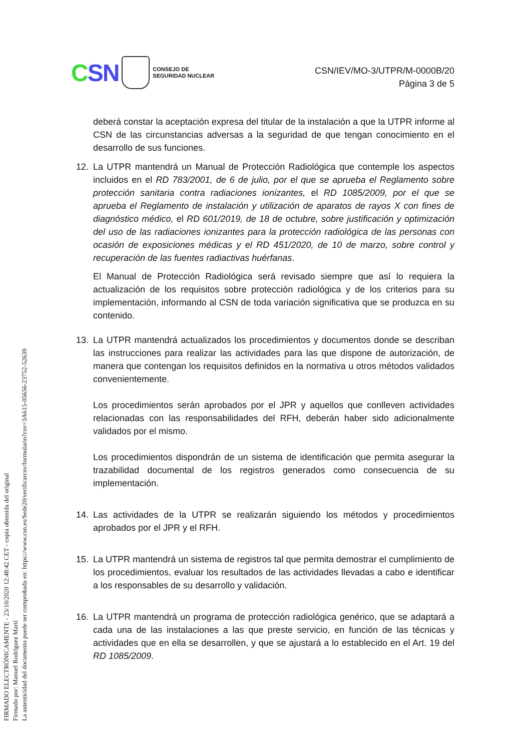CSN
CONSEJO DE
SEGURIDAD NUCLEAR
CSN/IEV/MO-3/UTPR/M-0000B/20
Página 3 de 5
deberá constar la aceptación expresa del titular de la instalación a que la UTPR informe al CSN de las circunstancias adversas a la seguridad de que tengan conocimiento en el desarrollo de sus funciones.
12. La UTPR mantendrá un Manual de Protección Radiológica que contemple los aspectos incluidos en el RD 783/2001, de 6 de julio, por el que se aprueba el Reglamento sobre protección sanitaria contra radiaciones ionizantes, el RD 1085/2009, por el que se aprueba el Reglamento de instalación y utilización de aparatos de rayos X con fines de diagnóstico médico, el RD 601/2019, de 18 de octubre, sobre justificación y optimización del uso de las radiaciones ionizantes para la protección radiológica de las personas con ocasión de exposiciones médicas y el RD 451/2020, de 10 de marzo, sobre control y recuperación de las fuentes radiactivas huérfanas.
El Manual de Protección Radiológica será revisado siempre que así lo requiera la actualización de los requisitos sobre protección radiológica y de los criterios para su implementación, informando al CSN de toda variación significativa que se produzca en su contenido.
13. La UTPR mantendrá actualizados los procedimientos y documentos donde se describan las instrucciones para realizar las actividades para las que dispone de autorización, de manera que contengan los requisitos definidos en la normativa u otros métodos validados convenientemente.
Los procedimientos serán aprobados por el JPR y aquellos que conlleven actividades relacionadas con las responsabilidades del RFH, deberán haber sido adicionalmente validados por el mismo.
Los procedimientos dispondrán de un sistema de identificación que permita asegurar la trazabilidad documental de los registros generados como consecuencia de su implementación.
14. Las actividades de la UTPR se realizarán siguiendo los métodos y procedimientos aprobados por el JPR y el RFH.
15. La UTPR mantendrá un sistema de registros tal que permita demostrar el cumplimiento de los procedimientos, evaluar los resultados de las actividades llevadas a cabo e identificar a los responsables de su desarrollo y validación.
16. La UTPR mantendrá un programa de protección radiológica genérico, que se adaptará a cada una de las instalaciones a las que preste servicio, en función de las técnicas y actividades que en ella se desarrollen, y que se ajustará a lo establecido en el Art. 19 del RD 1085/2009.
FIRMADO ELECTRÓNICAMENTE - 23/10/2020 12:48:42 CET - copia obtenida del original
Firmado por: Manuel Rodríguez Martí
La autenticidad del documento puede ser comprobada en: https://www.csn.es/Sede20/verificarcsv/formulario?csv=3A615-05656-23752-52639